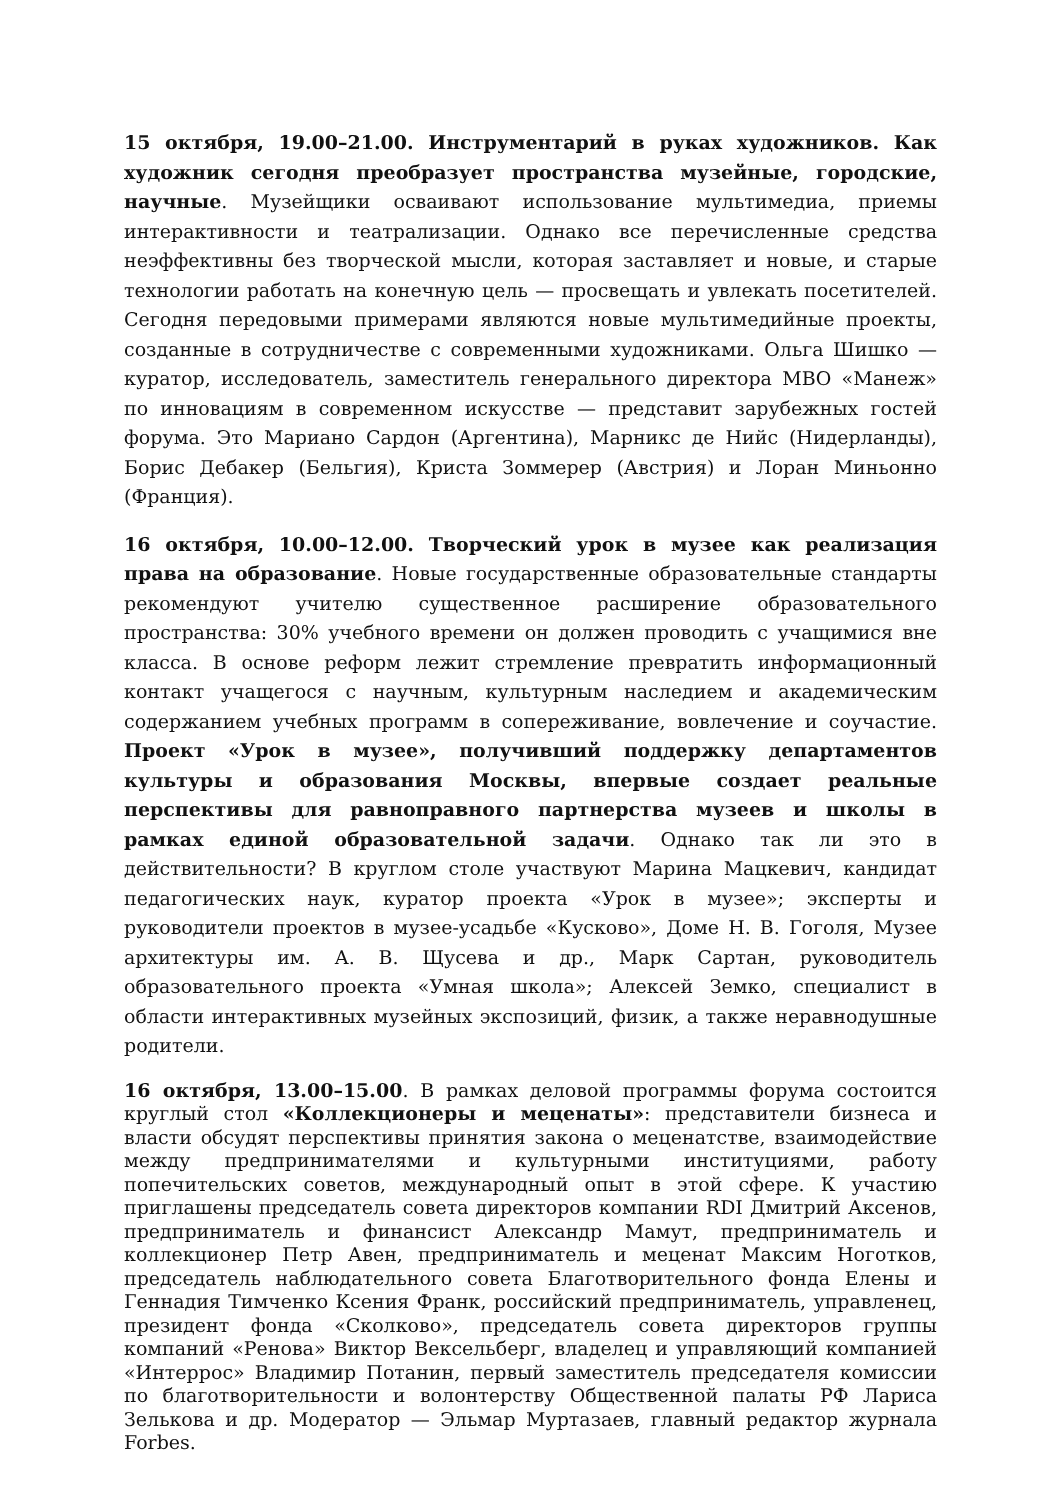15 октября, 19.00–21.00. Инструментарий в руках художников. Как художник сегодня преобразует пространства музейные, городские, научные. Музейщики осваивают использование мультимедиа, приемы интерактивности и театрализации. Однако все перечисленные средства неэффективны без творческой мысли, которая заставляет и новые, и старые технологии работать на конечную цель — просвещать и увлекать посетителей. Сегодня передовыми примерами являются новые мультимедийные проекты, созданные в сотрудничестве с современными художниками. Ольга Шишко — куратор, исследователь, заместитель генерального директора МВО «Манеж» по инновациям в современном искусстве — представит зарубежных гостей форума. Это Мариано Сардон (Аргентина), Марникс де Нийс (Нидерланды), Борис Дебакер (Бельгия), Криста Зоммерер (Австрия) и Лоран Миньонно (Франция).
16 октября, 10.00–12.00. Творческий урок в музее как реализация права на образование. Новые государственные образовательные стандарты рекомендуют учителю существенное расширение образовательного пространства: 30% учебного времени он должен проводить с учащимися вне класса. В основе реформ лежит стремление превратить информационный контакт учащегося с научным, культурным наследием и академическим содержанием учебных программ в сопереживание, вовлечение и соучастие. Проект «Урок в музее», получивший поддержку департаментов культуры и образования Москвы, впервые создает реальные перспективы для равноправного партнерства музеев и школы в рамках единой образовательной задачи. Однако так ли это в действительности? В круглом столе участвуют Марина Мацкевич, кандидат педагогических наук, куратор проекта «Урок в музее»; эксперты и руководители проектов в музее-усадьбе «Кусково», Доме Н. В. Гоголя, Музее архитектуры им. А. В. Щусева и др., Марк Сартан, руководитель образовательного проекта «Умная школа»; Алексей Земко, специалист в области интерактивных музейных экспозиций, физик, а также неравнодушные родители.
16 октября, 13.00–15.00. В рамках деловой программы форума состоится круглый стол «Коллекционеры и меценаты»: представители бизнеса и власти обсудят перспективы принятия закона о меценатстве, взаимодействие между предпринимателями и культурными институциями, работу попечительских советов, международный опыт в этой сфере. К участию приглашены председатель совета директоров компании RDI Дмитрий Аксенов, предприниматель и финансист Александр Мамут, предприниматель и коллекционер Петр Авен, предприниматель и меценат Максим Ноготков, председатель наблюдательного совета Благотворительного фонда Елены и Геннадия Тимченко Ксения Франк, российский предприниматель, управленец, президент фонда «Сколково», председатель совета директоров группы компаний «Ренова» Виктор Вексельберг, владелец и управляющий компанией «Интеррос» Владимир Потанин, первый заместитель председателя комиссии по благотворительности и волонтерству Общественной палаты РФ Лариса Зелькова и др. Модератор — Эльмар Муртазаев, главный редактор журнала Forbes.